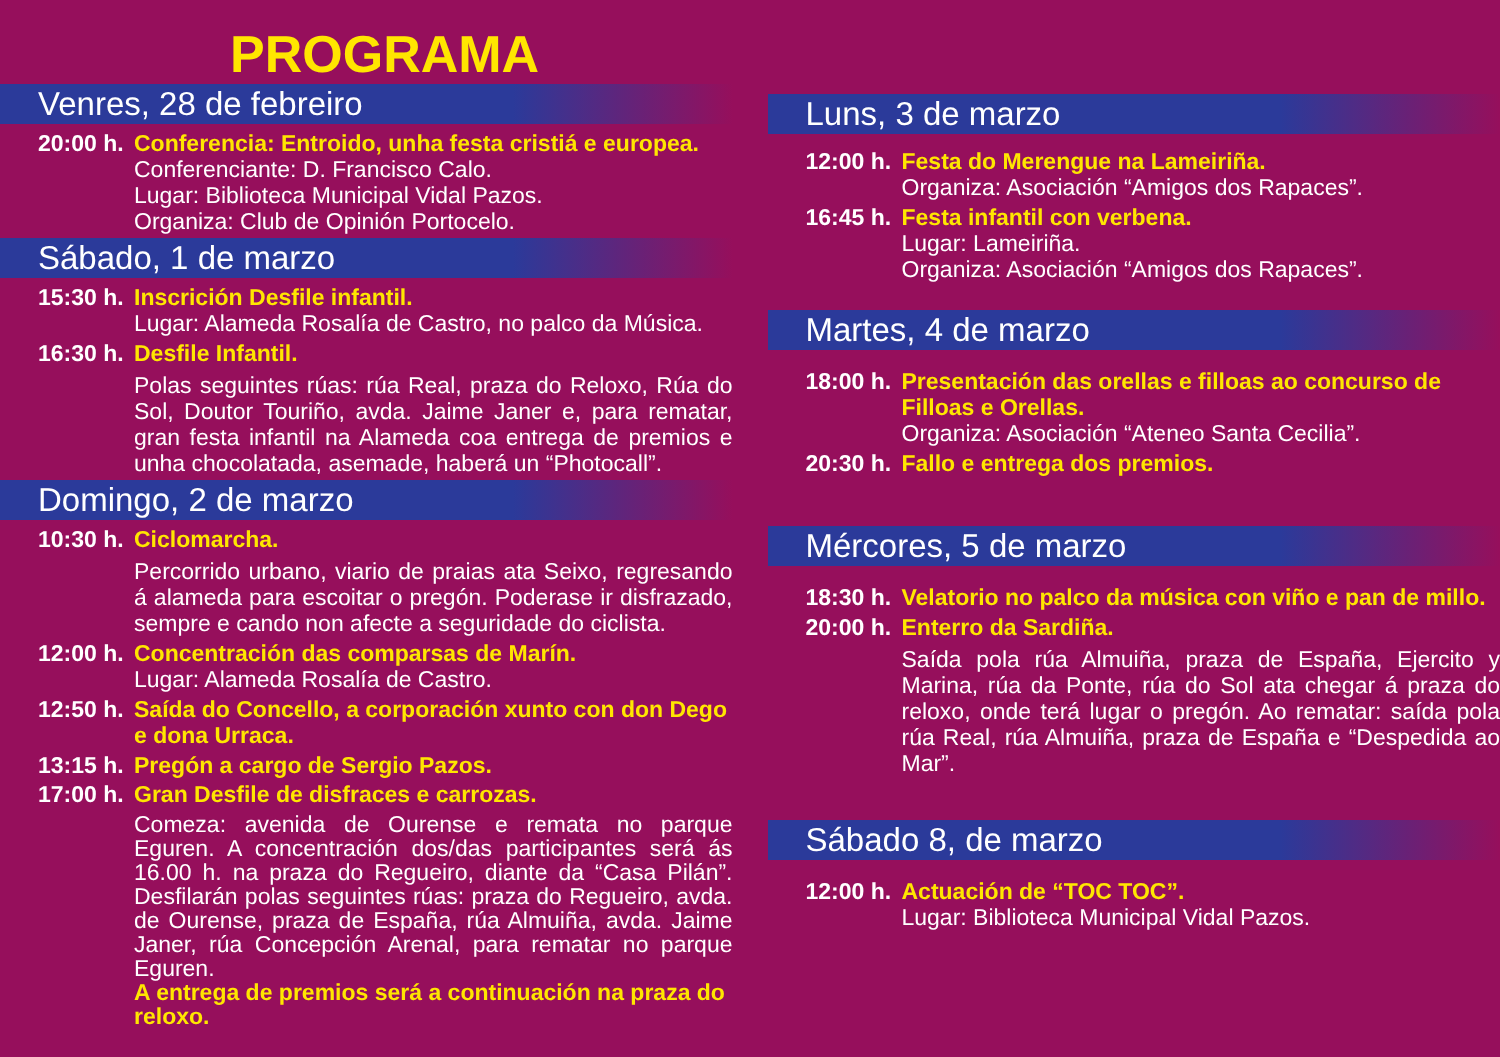PROGRAMA
Venres, 28 de febreiro
20:00 h.
Conferencia: Entroido, unha festa cristiá e europea.
Conferenciante: D. Francisco Calo.
Lugar: Biblioteca Municipal Vidal Pazos.
Organiza: Club de Opinión Portocelo.
Sábado, 1 de marzo
15:30 h.
Inscrición Desfile infantil.
Lugar: Alameda Rosalía de Castro, no palco da Música.
16:30 h.
Desfile Infantil.
Polas seguintes rúas: rúa Real, praza do Reloxo, Rúa do Sol, Doutor Touriño, avda. Jaime Janer e, para rematar, gran festa infantil na Alameda coa entrega de premios e unha chocolatada, asemade, haberá un “Photocall”.
Domingo, 2 de marzo
10:30 h.
Ciclomarcha.
Percorrido urbano, viario de praias ata Seixo, regresando á alameda para escoitar o pregón. Poderase ir disfrazado, sempre e cando non afecte a seguridade do ciclista.
12:00 h.
Concentración das comparsas de Marín.
Lugar: Alameda Rosalía de Castro.
12:50 h.
Saída do Concello, a corporación xunto con don Dego e dona Urraca.
13:15 h.
Pregón a cargo de Sergio Pazos.
17:00 h.
Gran Desfile de disfraces e carrozas.
Comeza: avenida de Ourense e remata no parque Eguren. A concentración dos/das participantes será ás 16.00 h. na praza do Regueiro, diante da “Casa Pilán”. Desfilarán polas seguintes rúas: praza do Regueiro, avda. de Ourense, praza de España, rúa Almuiña, avda. Jaime Janer, rúa Concepción Arenal, para rematar no parque Eguren.
A entrega de premios será a continuación na praza do reloxo.
Luns, 3 de marzo
12:00 h.
Festa do Merengue na Lameiriña.
Organiza: Asociación “Amigos dos Rapaces”.
16:45 h.
Festa infantil con verbena.
Lugar: Lameiriña.
Organiza: Asociación “Amigos dos Rapaces”.
Martes, 4 de marzo
18:00 h.
Presentación das orellas e filloas ao concurso de Filloas e Orellas.
Organiza: Asociación “Ateneo Santa Cecilia”.
20:30 h.
Fallo e entrega dos premios.
Mércores, 5 de marzo
18:30 h.
Velatorio no palco da música con viño e pan de millo.
20:00 h.
Enterro da Sardiña.
Saída pola rúa Almuiña, praza de España, Ejercito y Marina, rúa da Ponte, rúa do Sol ata chegar á praza do reloxo, onde terá lugar o pregón. Ao rematar: saída pola rúa Real, rúa Almuiña, praza de España e “Despedida ao Mar”.
Sábado 8, de marzo
12:00 h.
Actuación de “TOC TOC”.
Lugar: Biblioteca Municipal Vidal Pazos.